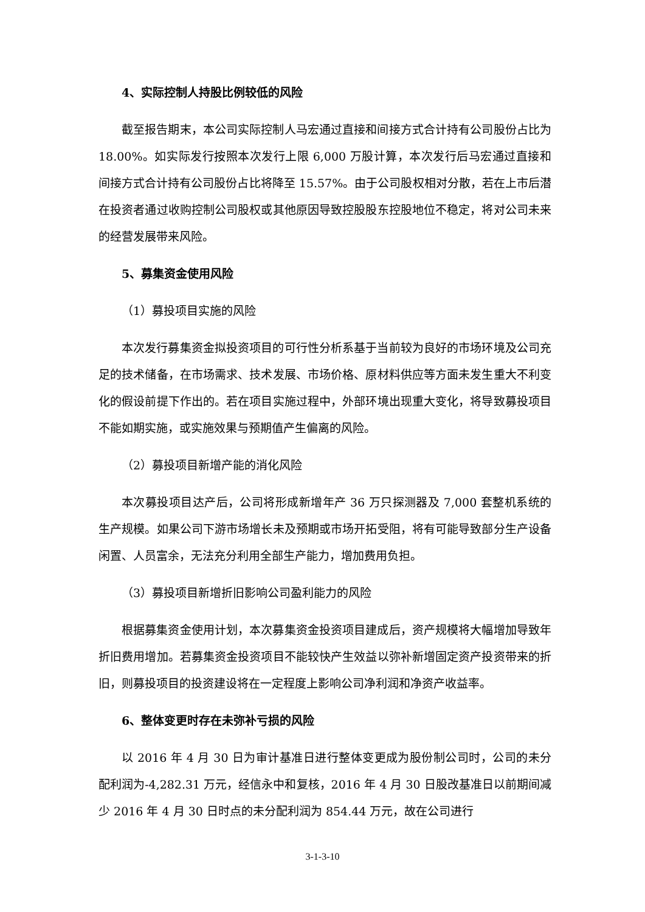4、实际控制人持股比例较低的风险
截至报告期末，本公司实际控制人马宏通过直接和间接方式合计持有公司股份占比为 18.00%。如实际发行按照本次发行上限 6,000 万股计算，本次发行后马宏通过直接和间接方式合计持有公司股份占比将降至 15.57%。由于公司股权相对分散，若在上市后潜在投资者通过收购控制公司股权或其他原因导致控股股东控股地位不稳定，将对公司未来的经营发展带来风险。
5、募集资金使用风险
（1）募投项目实施的风险
本次发行募集资金拟投资项目的可行性分析系基于当前较为良好的市场环境及公司充足的技术储备，在市场需求、技术发展、市场价格、原材料供应等方面未发生重大不利变化的假设前提下作出的。若在项目实施过程中，外部环境出现重大变化，将导致募投项目不能如期实施，或实施效果与预期值产生偏离的风险。
（2）募投项目新增产能的消化风险
本次募投项目达产后，公司将形成新增年产 36 万只探测器及 7,000 套整机系统的生产规模。如果公司下游市场增长未及预期或市场开拓受阻，将有可能导致部分生产设备闲置、人员富余，无法充分利用全部生产能力，增加费用负担。
（3）募投项目新增折旧影响公司盈利能力的风险
根据募集资金使用计划，本次募集资金投资项目建成后，资产规模将大幅增加导致年折旧费用增加。若募集资金投资项目不能较快产生效益以弥补新增固定资产投资带来的折旧，则募投项目的投资建设将在一定程度上影响公司净利润和净资产收益率。
6、整体变更时存在未弥补亏损的风险
以 2016 年 4 月 30 日为审计基准日进行整体变更成为股份制公司时，公司的未分配利润为-4,282.31 万元，经信永中和复核，2016 年 4 月 30 日股改基准日以前期间减少 2016 年 4 月 30 日时点的未分配利润为 854.44 万元，故在公司进行
3-1-3-10